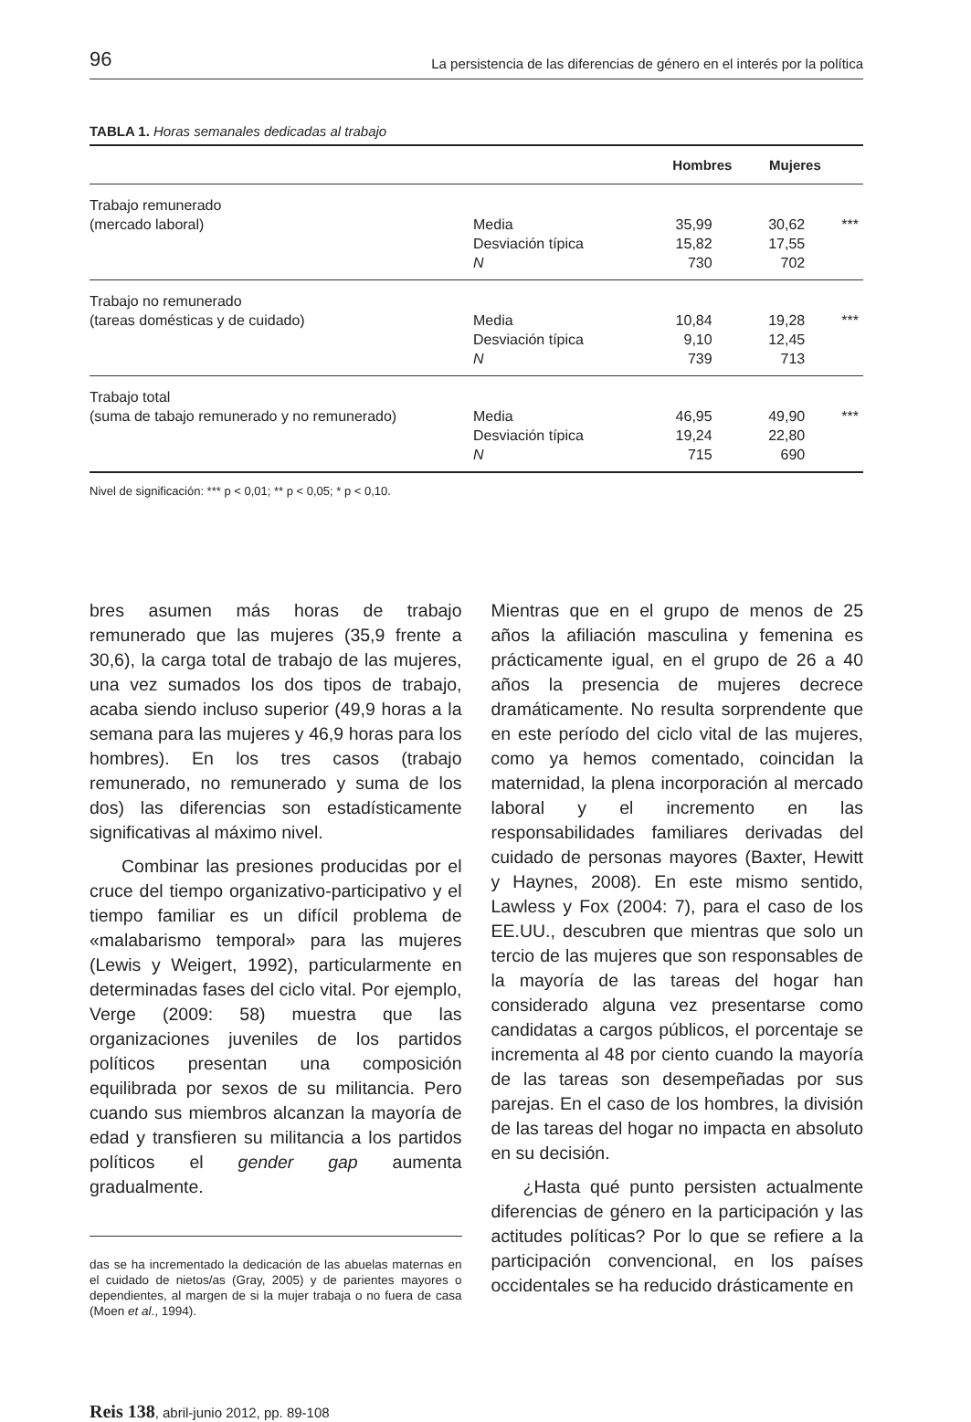96 La persistencia de las diferencias de género en el interés por la política
TABLA 1. Horas semanales dedicadas al trabajo
| | | Hombres | Mujeres | |
| --- | --- | --- | --- | --- |
| Trabajo remunerado (mercado laboral) | Media Desviación típica N | 35,99 15,82 730 | 30,62 17,55 702 | *** |
| Trabajo no remunerado (tareas domésticas y de cuidado) | Media Desviación típica N | 10,84 9,10 739 | 19,28 12,45 713 | *** |
| Trabajo total (suma de tabajo remunerado y no remunerado) | Media Desviación típica N | 46,95 19,24 715 | 49,90 22,80 690 | *** |
Nivel de significación: *** p < 0,01; ** p < 0,05; * p < 0,10.
bres asumen más horas de trabajo remunerado que las mujeres (35,9 frente a 30,6), la carga total de trabajo de las mujeres, una vez sumados los dos tipos de trabajo, acaba siendo incluso superior (49,9 horas a la semana para las mujeres y 46,9 horas para los hombres). En los tres casos (trabajo remunerado, no remunerado y suma de los dos) las diferencias son estadísticamente significativas al máximo nivel.
Combinar las presiones producidas por el cruce del tiempo organizativo-participativo y el tiempo familiar es un difícil problema de «malabarismo temporal» para las mujeres (Lewis y Weigert, 1992), particularmente en determinadas fases del ciclo vital. Por ejemplo, Verge (2009: 58) muestra que las organizaciones juveniles de los partidos políticos presentan una composición equilibrada por sexos de su militancia. Pero cuando sus miembros alcanzan la mayoría de edad y transfieren su militancia a los partidos políticos el gender gap aumenta gradualmente.
das se ha incrementado la dedicación de las abuelas maternas en el cuidado de nietos/as (Gray, 2005) y de parientes mayores o dependientes, al margen de si la mujer trabaja o no fuera de casa (Moen et al., 1994).
Mientras que en el grupo de menos de 25 años la afiliación masculina y femenina es prácticamente igual, en el grupo de 26 a 40 años la presencia de mujeres decrece dramáticamente. No resulta sorprendente que en este período del ciclo vital de las mujeres, como ya hemos comentado, coincidan la maternidad, la plena incorporación al mercado laboral y el incremento en las responsabilidades familiares derivadas del cuidado de personas mayores (Baxter, Hewitt y Haynes, 2008). En este mismo sentido, Lawless y Fox (2004: 7), para el caso de los EE.UU., descubren que mientras que solo un tercio de las mujeres que son responsables de la mayoría de las tareas del hogar han considerado alguna vez presentarse como candidatas a cargos públicos, el porcentaje se incrementa al 48 por ciento cuando la mayoría de las tareas son desempeñadas por sus parejas. En el caso de los hombres, la división de las tareas del hogar no impacta en absoluto en su decisión.
¿Hasta qué punto persisten actualmente diferencias de género en la participación y las actitudes políticas? Por lo que se refiere a la participación convencional, en los países occidentales se ha reducido drásticamente en
Reis 138, abril-junio 2012, pp. 89-108